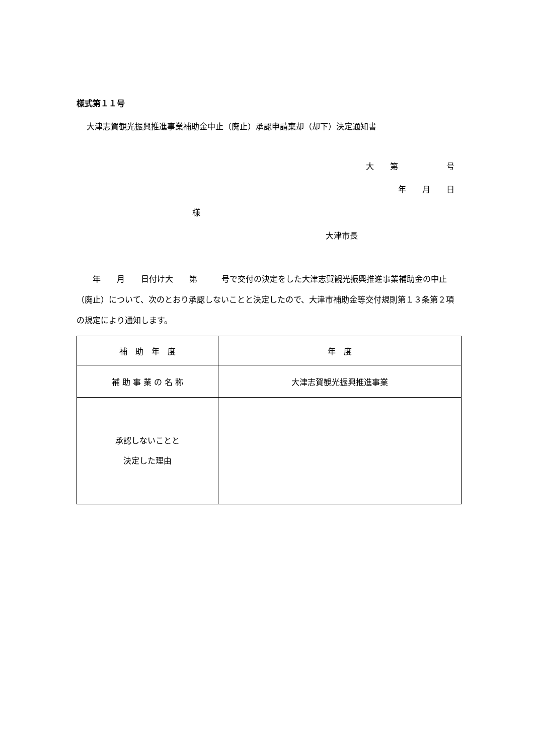様式第１１号
大津志賀観光振興推進事業補助金中止（廃止）承認申請棄却（却下）決定通知書
大　　第　　　　　　号
年　　月　　日
様
大津市長
　　年　　月　　日付け大　　第　　　号で交付の決定をした大津志賀観光振興推進事業補助金の中止（廃止）について、次のとおり承認しないことと決定したので、大津市補助金等交付規則第１３条第２項の規定により通知します。
| 補 助 年 度 | 年 度 |
| 補 助 事 業 の 名 称 | 大津志賀観光振興推進事業 |
| 承認しないことと 決定した理由 | |